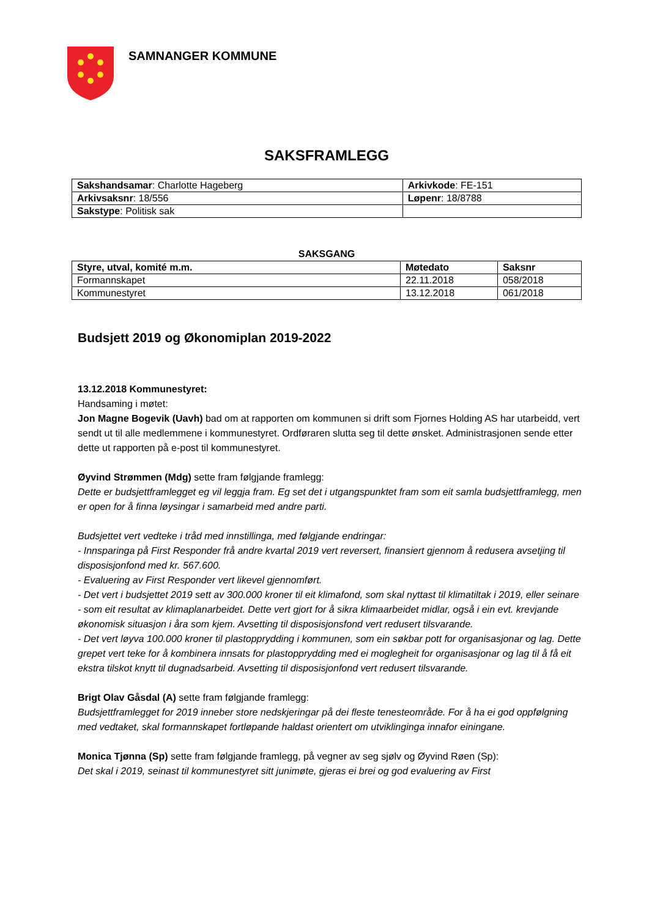SAMNANGER KOMMUNE
SAKSFRAMLEGG
| Sakshandsamar : Charlotte Hageberg | Arkivkode : FE-151 |
| Arkivsaksnr : 18/556 | Løpenr : 18/8788 |
| Sakstype : Politisk sak | |
SAKSGANG
| Styre, utval, komité m.m. | Møtedato | Saksnr |
| --- | --- | --- |
| Formannskapet | 22.11.2018 | 058/2018 |
| Kommunestyret | 13.12.2018 | 061/2018 |
Budsjett 2019 og Økonomiplan 2019-2022
13.12.2018 Kommunestyret:
Handsaming i møtet:
Jon Magne Bogevik (Uavh) bad om at rapporten om kommunen si drift som Fjornes Holding AS har utarbeidd, vert sendt ut til alle medlemmene i kommunestyret. Ordføraren slutta seg til dette ønsket. Administrasjonen sende etter dette ut rapporten på e-post til kommunestyret.
Øyvind Strømmen (Mdg) sette fram følgjande framlegg:
Dette er budsjettframlegget eg vil leggja fram. Eg set det i utgangspunktet fram som eit samla budsjettframlegg, men er open for å finna løysingar i samarbeid med andre parti.
Budsjettet vert vedteke i tråd med innstillinga, med følgjande endringar:
- Innsparinga på First Responder frå andre kvartal 2019 vert reversert, finansiert gjennom å redusera avsetjing til disposisjonfond med kr. 567.600.
- Evaluering av First Responder vert likevel gjennomført.
- Det vert i budsjettet 2019 sett av 300.000 kroner til eit klimafond, som skal nyttast til klimatiltak i 2019, eller seinare - som eit resultat av klimaplanarbeidet. Dette vert gjort for å sikra klimaarbeidet midlar, også i ein evt. krevjande økonomisk situasjon i åra som kjem. Avsetting til disposisjonsfond vert redusert tilsvarande.
- Det vert løyva 100.000 kroner til plastopprydding i kommunen, som ein søkbar pott for organisasjonar og lag. Dette grepet vert teke for å kombinera innsats for plastopprydding med ei moglegheit for organisasjonar og lag til å få eit ekstra tilskot knytt til dugnadsarbeid. Avsetting til disposisjonfond vert redusert tilsvarande.
Brigt Olav Gåsdal (A) sette fram følgjande framlegg:
Budsjettframlegget for 2019 inneber store nedskjeringar på dei fleste tenesteområde. For å ha ei god oppfølgning med vedtaket, skal formannskapet fortløpande haldast orientert om utviklinginga innafor einingane.
Monica Tjønna (Sp) sette fram følgjande framlegg, på vegner av seg sjølv og Øyvind Røen (Sp):
Det skal i 2019, seinast til kommunestyret sitt junimøte, gjeras ei brei og god evaluering av First